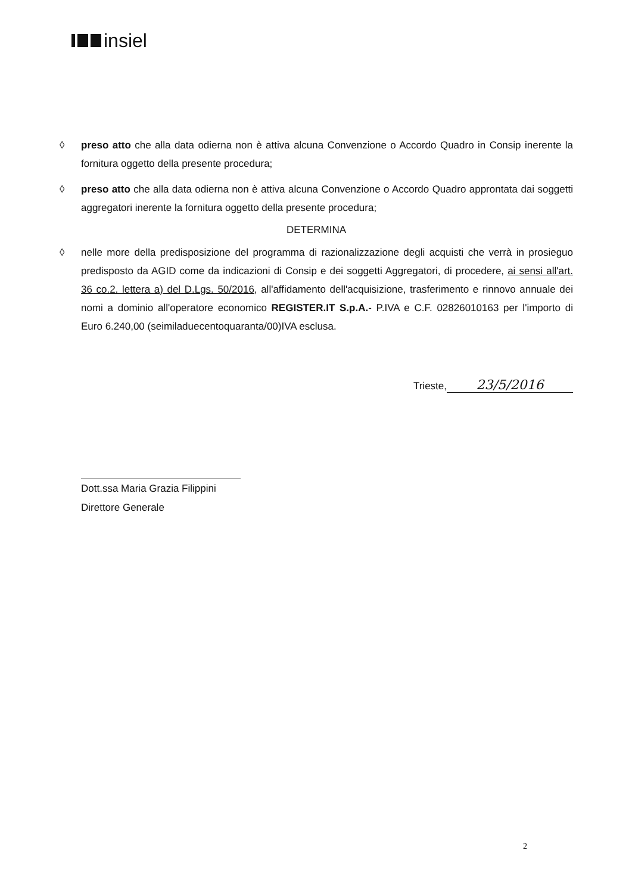insiel
◊ preso atto che alla data odierna non è attiva alcuna Convenzione o Accordo Quadro in Consip inerente la fornitura oggetto della presente procedura;
◊ preso atto che alla data odierna non è attiva alcuna Convenzione o Accordo Quadro approntata dai soggetti aggregatori inerente la fornitura oggetto della presente procedura;
DETERMINA
◊ nelle more della predisposizione del programma di razionalizzazione degli acquisti che verrà in prosieguo predisposto da AGID come da indicazioni di Consip e dei soggetti Aggregatori, di procedere, ai sensi all'art. 36 co.2. lettera a) del D.Lgs. 50/2016, all'affidamento dell'acquisizione, trasferimento e rinnovo annuale dei nomi a dominio all'operatore economico REGISTER.IT S.p.A.- P.IVA e C.F. 02826010163 per l'importo di Euro 6.240,00 (seimiladuecentoquaranta/00)IVA esclusa.
Trieste, 23/5/2016
Dott.ssa Maria Grazia Filippini
Direttore Generale
2